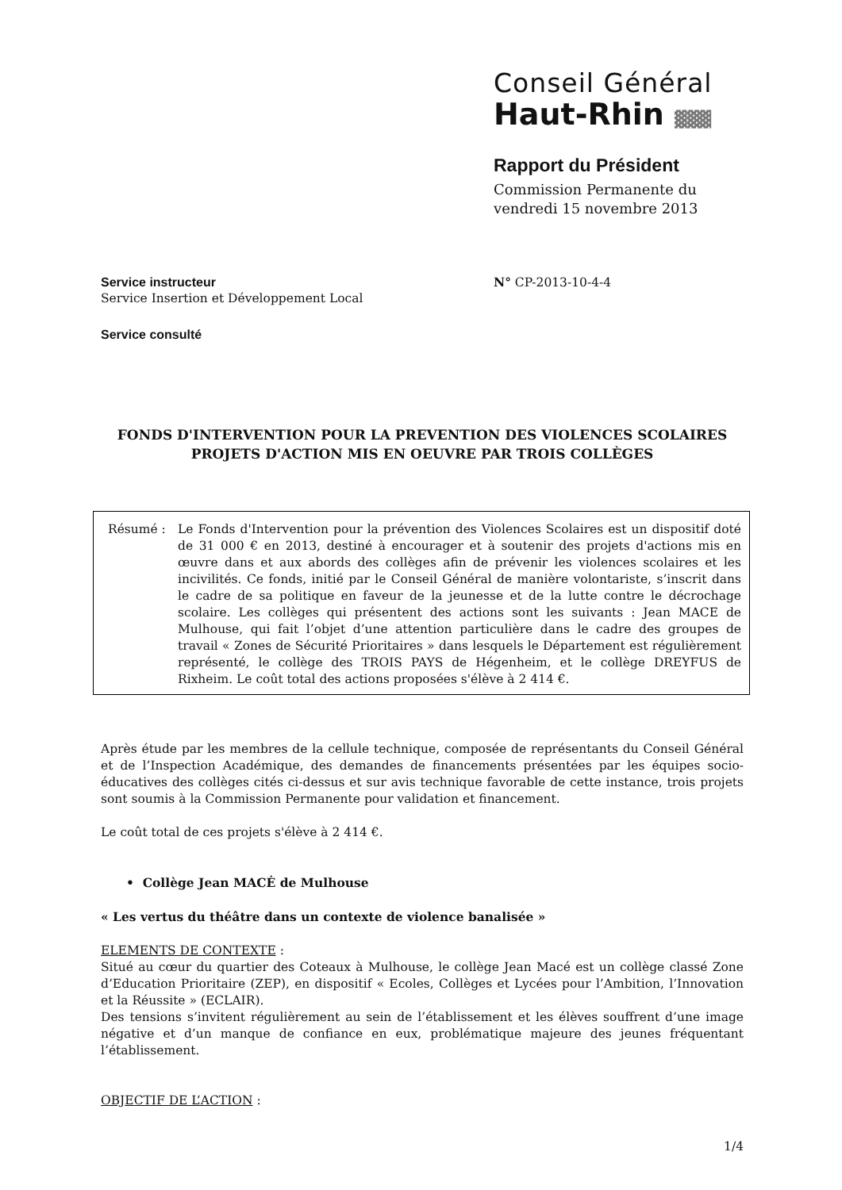Conseil Général
Haut-Rhin ▓▓▓
Rapport du Président
Commission Permanente du
vendredi 15 novembre 2013
Service instructeur
Service Insertion et Développement Local
N° CP-2013-10-4-4
Service consulté
FONDS D'INTERVENTION POUR LA PREVENTION DES VIOLENCES SCOLAIRES
PROJETS D'ACTION MIS EN OEUVRE PAR TROIS COLLÈGES
Résumé : Le Fonds d'Intervention pour la prévention des Violences Scolaires est un dispositif doté de 31 000 € en 2013, destiné à encourager et à soutenir des projets d'actions mis en œuvre dans et aux abords des collèges afin de prévenir les violences scolaires et les incivilités. Ce fonds, initié par le Conseil Général de manière volontariste, s’inscrit dans le cadre de sa politique en faveur de la jeunesse et de la lutte contre le décrochage scolaire. Les collèges qui présentent des actions sont les suivants : Jean MACE de Mulhouse, qui fait l’objet d’une attention particulière dans le cadre des groupes de travail « Zones de Sécurité Prioritaires » dans lesquels le Département est régulièrement représenté, le collège des TROIS PAYS de Hégenheim, et le collège DREYFUS de Rixheim. Le coût total des actions proposées s'élève à 2 414 €.
Après étude par les membres de la cellule technique, composée de représentants du Conseil Général et de l’Inspection Académique, des demandes de financements présentées par les équipes socio-éducatives des collèges cités ci-dessus et sur avis technique favorable de cette instance, trois projets sont soumis à la Commission Permanente pour validation et financement.
Le coût total de ces projets s'élève à 2 414 €.
• Collège Jean MACĖ de Mulhouse
« Les vertus du théâtre dans un contexte de violence banalisée »
ELEMENTS DE CONTEXTE :
Situé au cœur du quartier des Coteaux à Mulhouse, le collège Jean Macé est un collège classé Zone d’Education Prioritaire (ZEP), en dispositif « Ecoles, Collèges et Lycées pour l’Ambition, l’Innovation et la Réussite » (ECLAIR).
Des tensions s’invitent régulièrement au sein de l’établissement et les élèves souffrent d’une image négative et d’un manque de confiance en eux, problématique majeure des jeunes fréquentant l’établissement.
OBJECTIF DE L’ACTION :
1/4